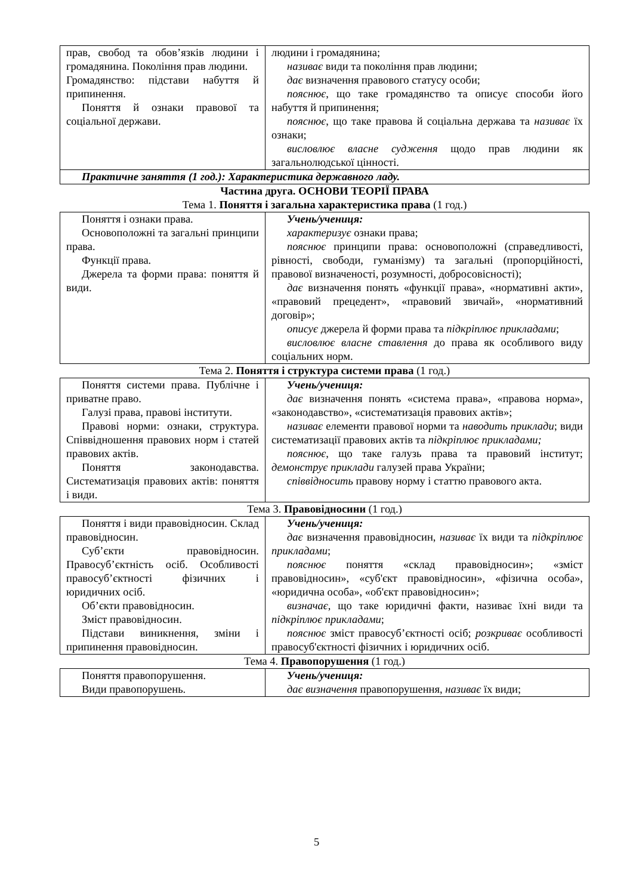| прав, свобод та обов’язків людини і громадянина. Покоління прав людини. Громадянство: підстави набуття й припинення. Поняття й ознаки правової та соціальної держави. | людини і громадянина; називає види та покоління прав людини; дає визначення правового статусу особи; пояснює , що таке громадянство та описує способи його набуття й припинення; пояснює , що таке правова й соціальна держава та називає їх ознаки; висловлює власне судження щодо прав людини як загальнолюдської цінності. |
| Практичне заняття (1 год.): Характеристика державного ладу. | |
Частина друга. ОСНОВИ ТЕОРІЇ ПРАВА
Тема 1. Поняття і загальна характеристика права (1 год.)
| Поняття і ознаки права. Основоположні та загальні принципи права. Функції права. Джерела та форми права: поняття й види. | Учень/учениця: характеризує ознаки права; пояснює принципи права: основоположні (справедливості, рівності, свободи, гуманізму) та загальні (пропорційності, правової визначеності, розумності, добросовісності); дає визначення понять «функції права», «нормативні акти», «правовий прецедент», «правовий звичай», «нормативний договір»; описує джерела й форми права та підкріплює прикладами ; висловлює власне ставлення до права як особливого виду соціальних норм. |
Тема 2. Поняття і структура системи права (1 год.)
| Поняття системи права. Публічне і приватне право. Галузі права, правові інститути. Правові норми: ознаки, структура. Співвідношення правових норм і статей правових актів. Поняття законодавства. Систематизація правових актів: поняття і види. | Учень/учениця: дає визначення понять «система права», «правова норма», «законодавство», «систематизація правових актів»; називає елементи правової норми та наводить приклади ; види систематизації правових актів та підкріплює прикладами; пояснює, що таке галузь права та правовий інститут; демонструє приклади галузей права України; співвідносить правову норму і статтю правового акта. |
Тема 3. Правовідносини (1 год.)
| Поняття і види правовідносин. Склад правовідносин. Суб’єкти правовідносин. Правосуб’єктність осіб. Особливості правосуб’єктності фізичних і юридичних осіб. Об’єкти правовідносин. Зміст правовідносин. Підстави виникнення, зміни і припинення правовідносин. | Учень/учениця: дає визначення правовідносин, називає їх види та підкріплює прикладами ; пояснює поняття «склад правовідносин»; «зміст правовідносин», «суб'єкт правовідносин», «фізична особа», «юридична особа», «об'єкт правовідносин»; визначає, що таке юридичні факти, називає їхні види та підкріплює прикладами ; пояснює зміст правосуб’єктності осіб; розкриває особливості правосуб'єктності фізичних і юридичних осіб. |
Тема 4. Правопорушення (1 год.)
| Поняття правопорушення. Види правопорушень. | Учень/учениця: дає визначення правопорушення, називає їх види; |
5